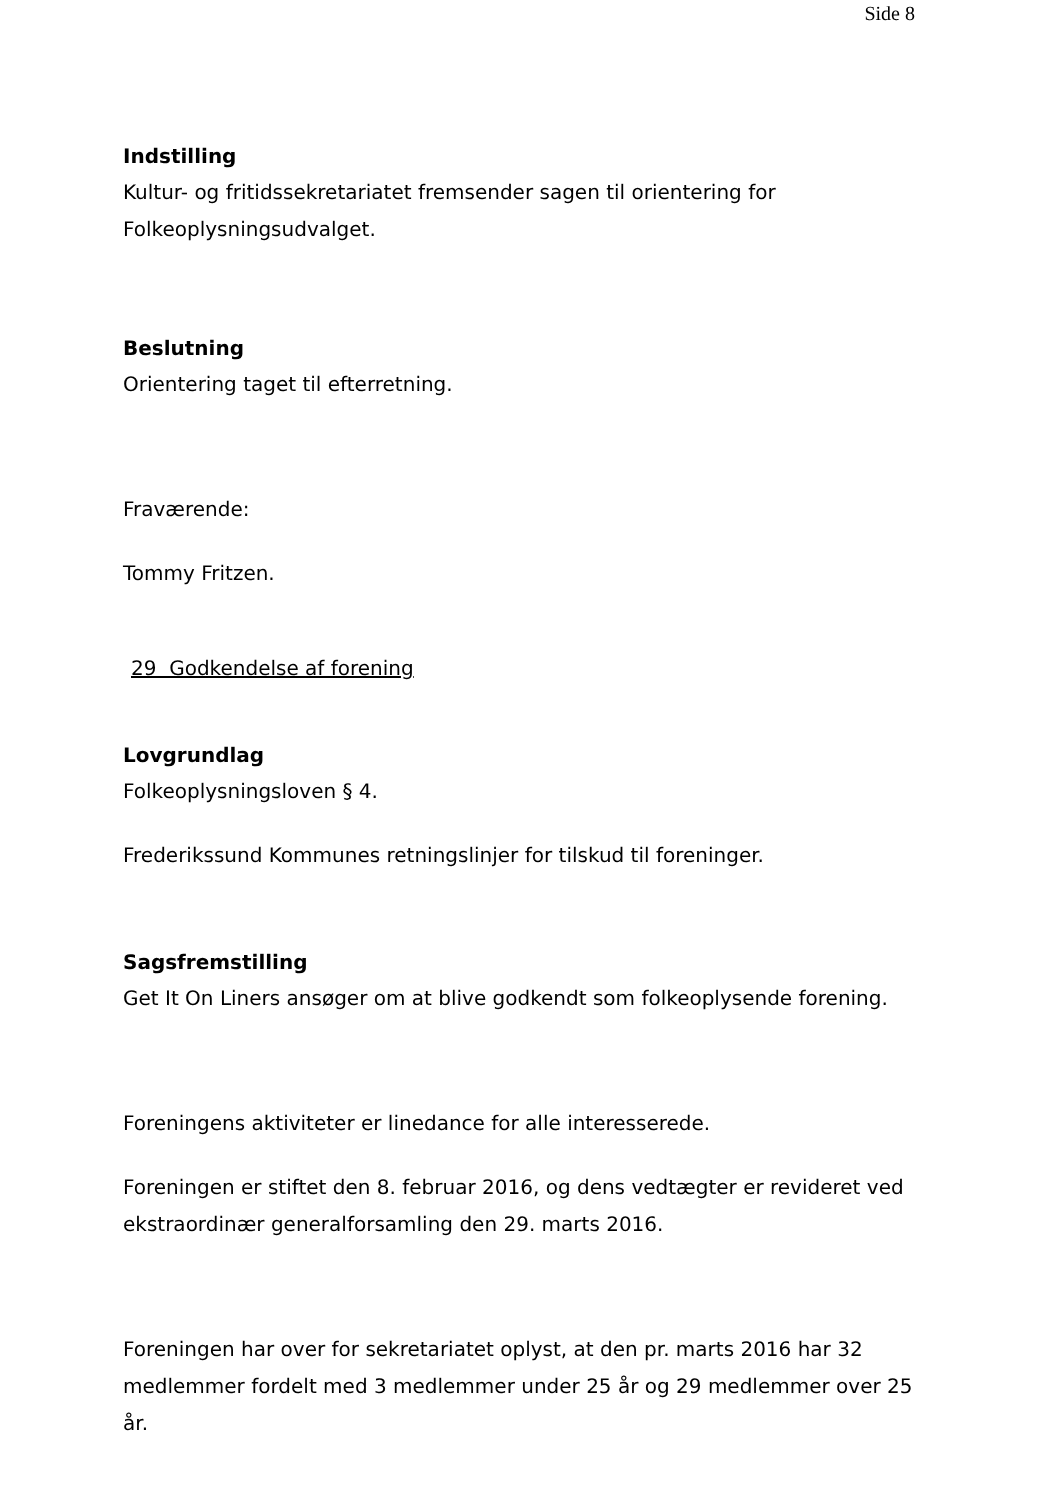Side 8
Indstilling
Kultur- og fritidssekretariatet fremsender sagen til orientering for Folkeoplysningsudvalget.
Beslutning
Orientering taget til efterretning.
Fraværende:
Tommy Fritzen.
29 Godkendelse af forening
Lovgrundlag
Folkeoplysningsloven § 4.
Frederikssund Kommunes retningslinjer for tilskud til foreninger.
Sagsfremstilling
Get It On Liners ansøger om at blive godkendt som folkeoplysende forening.
Foreningens aktiviteter er linedance for alle interesserede.
Foreningen er stiftet den 8. februar 2016, og dens vedtægter er revideret ved ekstraordinær generalforsamling den 29. marts 2016.
Foreningen har over for sekretariatet oplyst, at den pr. marts 2016 har 32 medlemmer fordelt med 3 medlemmer under 25 år og 29 medlemmer over 25 år.